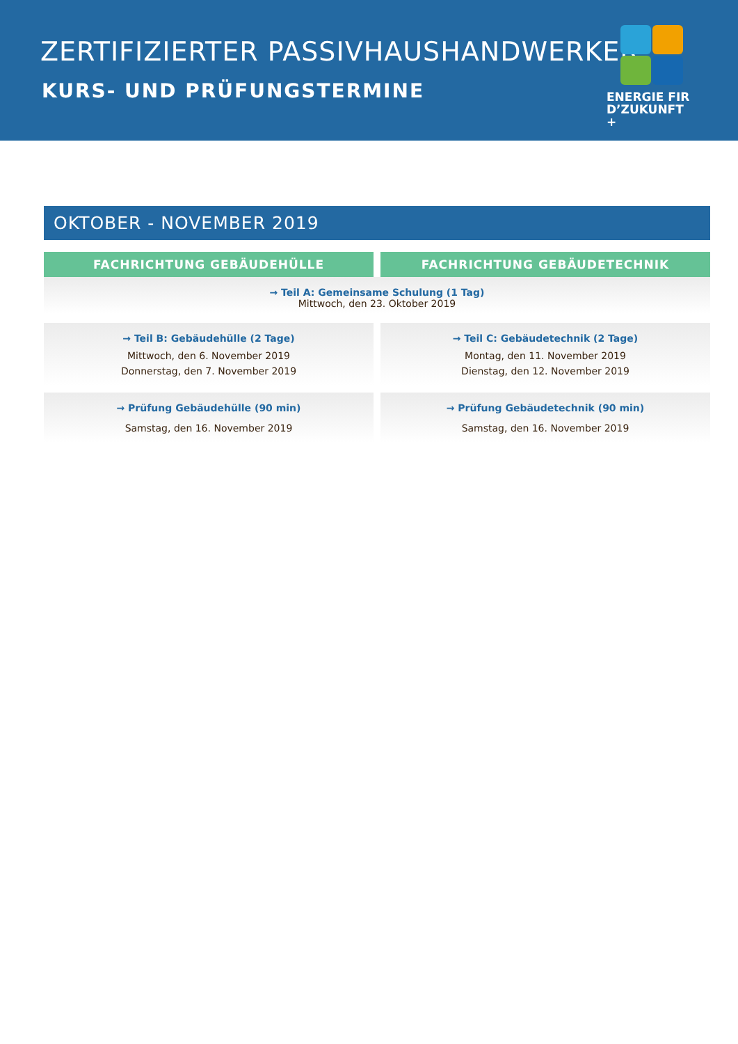ZERTIFIZIERTER PASSIVHAUSHANDWERKER
KURS- UND PRÜFUNGSTERMINE
ENERGIE FIR
D’ZUKUNFT +
OKTOBER - NOVEMBER 2019
FACHRICHTUNG GEBÄUDEHÜLLE FACHRICHTUNG GEBÄUDETECHNIK
→ Teil A: Gemeinsame Schulung (1 Tag)
Mittwoch, den 23. Oktober 2019
→ Teil B: Gebäudehülle (2 Tage)
Mittwoch, den 6. November 2019
Donnerstag, den 7. November 2019
→ Teil C: Gebäudetechnik (2 Tage)
Montag, den 11. November 2019
Dienstag, den 12. November 2019
→ Prüfung Gebäudehülle (90 min)
Samstag, den 16. November 2019
→ Prüfung Gebäudetechnik (90 min)
Samstag, den 16. November 2019